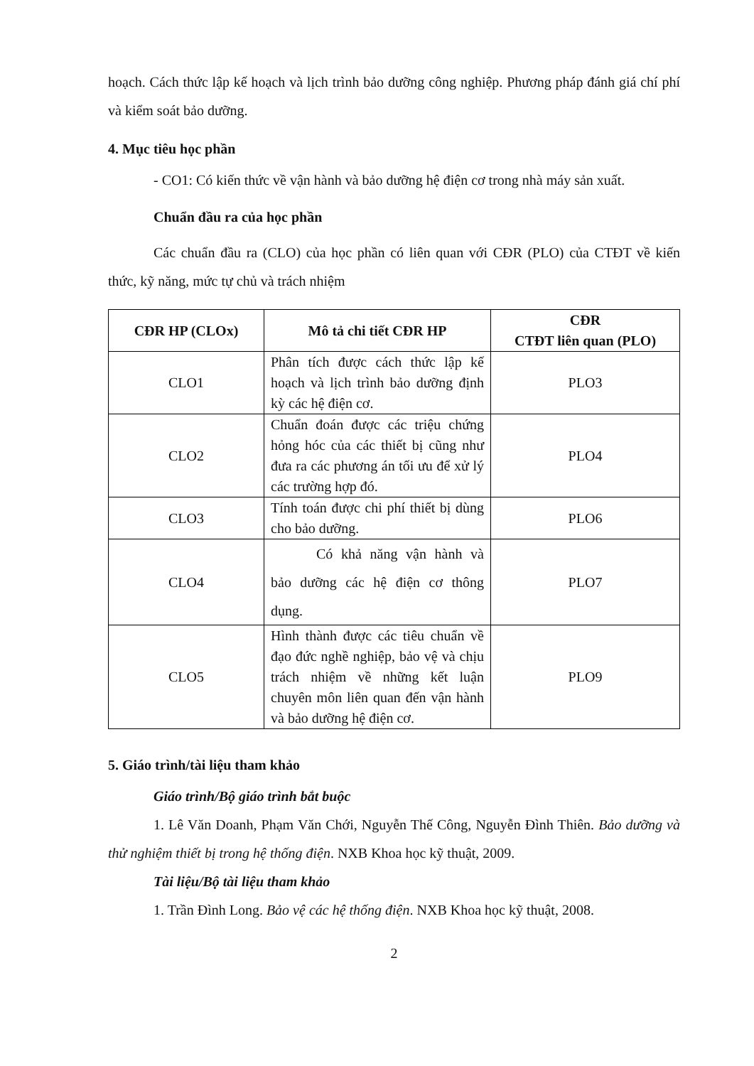hoạch. Cách thức lập kế hoạch và lịch trình bảo dưỡng công nghiệp. Phương pháp đánh giá chí phí và kiểm soát bảo dưỡng.
4. Mục tiêu học phần
- CO1: Có kiến thức về vận hành và bảo dưỡng hệ điện cơ trong nhà máy sản xuất.
Chuẩn đầu ra của học phần
Các chuẩn đầu ra (CLO) của học phần có liên quan với CĐR (PLO) của CTĐT về kiến thức, kỹ năng, mức tự chủ và trách nhiệm
| CĐR HP (CLOx) | Mô tả chi tiết CĐR HP | CĐR CTĐT liên quan (PLO) |
| --- | --- | --- |
| CLO1 | Phân tích được cách thức lập kế hoạch và lịch trình bảo dưỡng định kỳ các hệ điện cơ. | PLO3 |
| CLO2 | Chuẩn đoán được các triệu chứng hỏng hóc của các thiết bị cũng như đưa ra các phương án tối ưu để xử lý các trường hợp đó. | PLO4 |
| CLO3 | Tính toán được chi phí thiết bị dùng cho bảo dưỡng. | PLO6 |
| CLO4 | Có khả năng vận hành và bảo dưỡng các hệ điện cơ thông dụng. | PLO7 |
| CLO5 | Hình thành được các tiêu chuẩn về đạo đức nghề nghiệp, bảo vệ và chịu trách nhiệm về những kết luận chuyên môn liên quan đến vận hành và bảo dưỡng hệ điện cơ. | PLO9 |
5. Giáo trình/tài liệu tham khảo
Giáo trình/Bộ giáo trình bắt buộc
1. Lê Văn Doanh, Phạm Văn Chới, Nguyễn Thế Công, Nguyễn Đình Thiên. Bảo dưỡng và thử nghiệm thiết bị trong hệ thống điện. NXB Khoa học kỹ thuật, 2009.
Tài liệu/Bộ tài liệu tham khảo
1. Trần Đình Long. Bảo vệ các hệ thống điện. NXB Khoa học kỹ thuật, 2008.
2